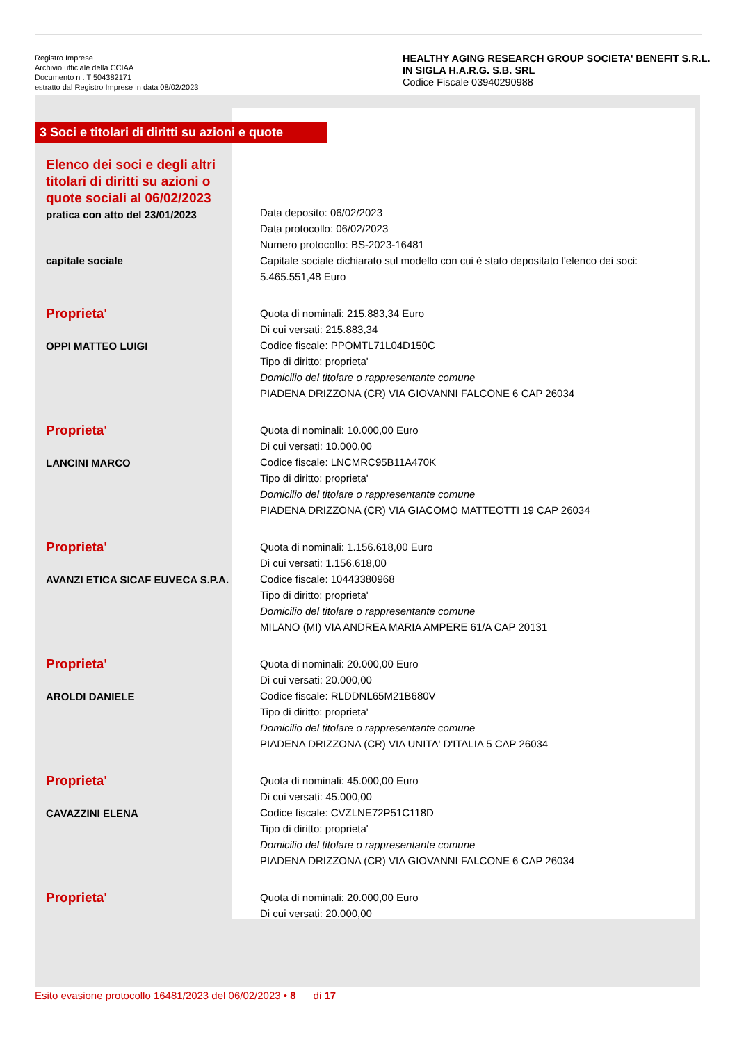Registro Imprese
Archivio ufficiale della CCIAA
Documento n . T 504382171
estratto dal Registro Imprese in data 08/02/2023
HEALTHY AGING RESEARCH GROUP SOCIETA' BENEFIT S.R.L. IN SIGLA H.A.R.G. S.B. SRL
Codice Fiscale 03940290988
3 Soci e titolari di diritti su azioni e quote
| Elenco dei soci e degli altri titolari di diritti su azioni o quote sociali al 06/02/2023 pratica con atto del 23/01/2023 | Data deposito: 06/02/2023 Data protocollo: 06/02/2023 Numero protocollo: BS-2023-16481 |
| capitale sociale | Capitale sociale dichiarato sul modello con cui è stato depositato l'elenco dei soci: 5.465.551,48 Euro |
| Proprieta' OPPI MATTEO LUIGI | Quota di nominali: 215.883,34 Euro Di cui versati: 215.883,34 Codice fiscale: PPOMTL71L04D150C Tipo di diritto: proprieta' Domicilio del titolare o rappresentante comune PIADENA DRIZZONA (CR) VIA GIOVANNI FALCONE 6 CAP 26034 |
| Proprieta' LANCINI MARCO | Quota di nominali: 10.000,00 Euro Di cui versati: 10.000,00 Codice fiscale: LNCMRC95B11A470K Tipo di diritto: proprieta' Domicilio del titolare o rappresentante comune PIADENA DRIZZONA (CR) VIA GIACOMO MATTEOTTI 19 CAP 26034 |
| Proprieta' AVANZI ETICA SICAF EUVECA S.P.A. | Quota di nominali: 1.156.618,00 Euro Di cui versati: 1.156.618,00 Codice fiscale: 10443380968 Tipo di diritto: proprieta' Domicilio del titolare o rappresentante comune MILANO (MI) VIA ANDREA MARIA AMPERE 61/A CAP 20131 |
| Proprieta' AROLDI DANIELE | Quota di nominali: 20.000,00 Euro Di cui versati: 20.000,00 Codice fiscale: RLDDNL65M21B680V Tipo di diritto: proprieta' Domicilio del titolare o rappresentante comune PIADENA DRIZZONA (CR) VIA UNITA' D'ITALIA 5 CAP 26034 |
| Proprieta' CAVAZZINI ELENA | Quota di nominali: 45.000,00 Euro Di cui versati: 45.000,00 Codice fiscale: CVZLNE72P51C118D Tipo di diritto: proprieta' Domicilio del titolare o rappresentante comune PIADENA DRIZZONA (CR) VIA GIOVANNI FALCONE 6 CAP 26034 |
| Proprieta' | Quota di nominali: 20.000,00 Euro Di cui versati: 20.000,00 |
Esito evasione protocollo 16481/2023 del 06/02/2023 • 8 di 17